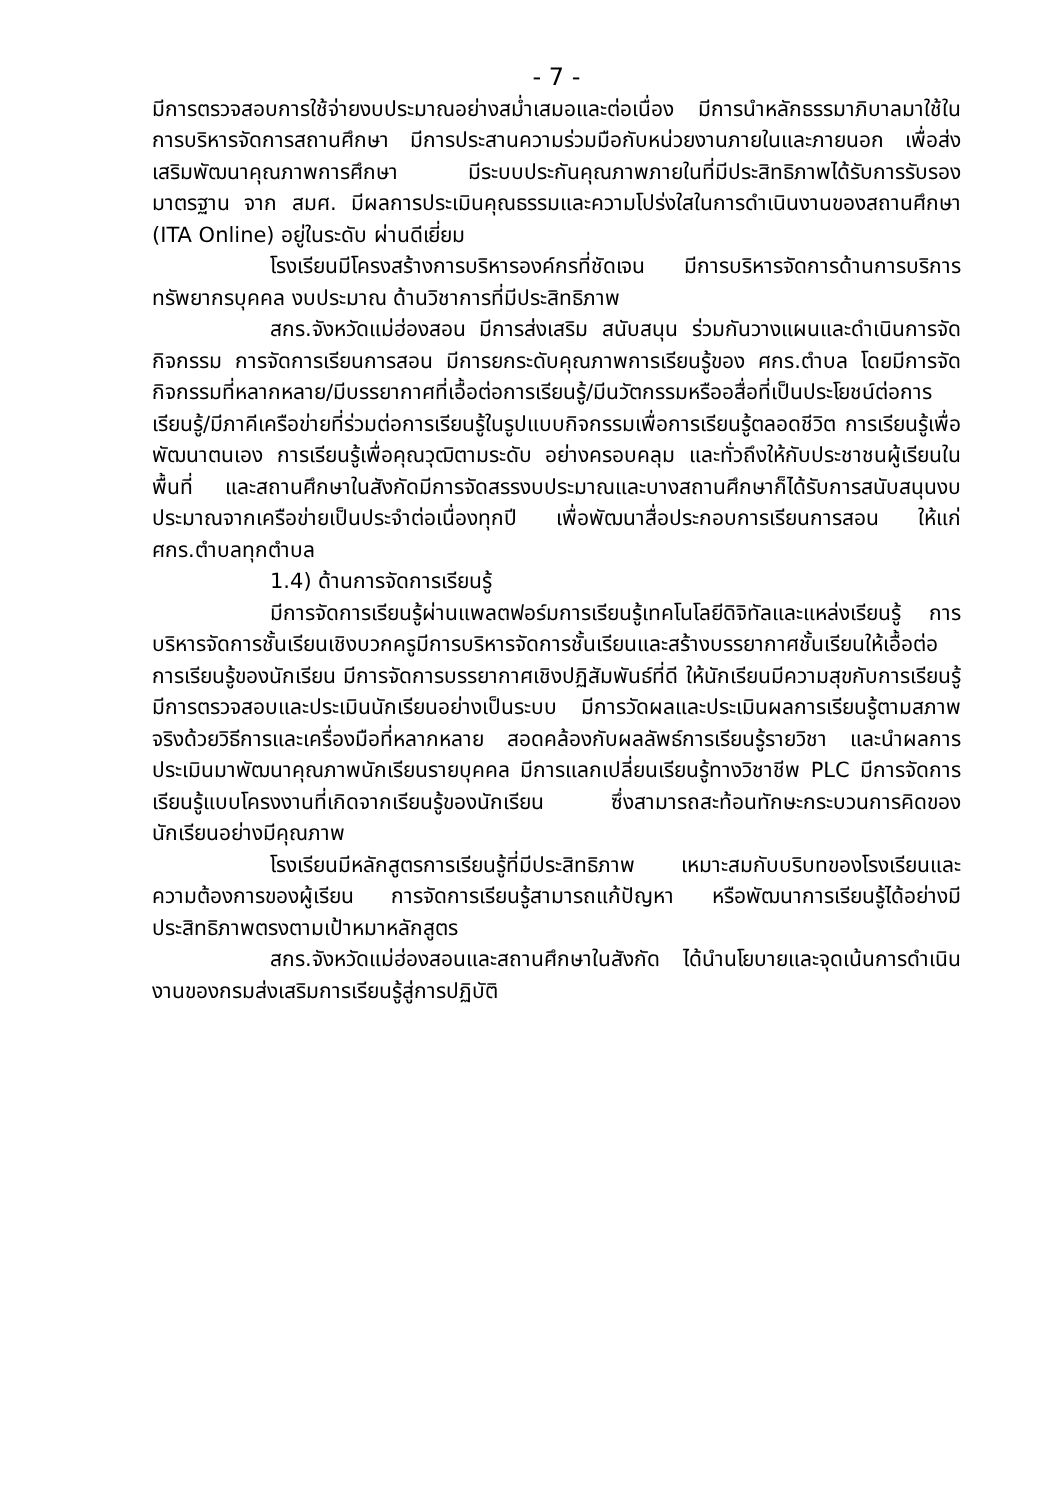- 7 -
มีการตรวจสอบการใช้จ่ายงบประมาณอย่างสม่ำเสมอและต่อเนื่อง มีการนำหลักธรรมาภิบาลมาใช้ในการบริหารจัดการสถานศึกษา มีการประสานความร่วมมือกับหน่วยงานภายในและภายนอก เพื่อส่งเสริมพัฒนาคุณภาพการศึกษา มีระบบประกันคุณภาพภายในที่มีประสิทธิภาพได้รับการรับรองมาตรฐาน จาก สมศ. มีผลการประเมินคุณธรรมและความโปร่งใสในการดำเนินงานของสถานศึกษา (ITA Online) อยู่ในระดับ ผ่านดีเยี่ยม
โรงเรียนมีโครงสร้างการบริหารองค์กรที่ชัดเจน มีการบริหารจัดการด้านการบริการทรัพยากรบุคคล งบประมาณ ด้านวิชาการที่มีประสิทธิภาพ
สกร.จังหวัดแม่ฮ่องสอน มีการส่งเสริม สนับสนุน ร่วมกันวางแผนและดำเนินการจัดกิจกรรม การจัดการเรียนการสอน มีการยกระดับคุณภาพการเรียนรู้ของ ศกร.ตำบล โดยมีการจัดกิจกรรมที่หลากหลาย/มีบรรยากาศที่เอื้อต่อการเรียนรู้/มีนวัตกรรมหรืออสื่อที่เป็นประโยชน์ต่อการเรียนรู้/มีภาคีเครือข่ายที่ร่วมต่อการเรียนรู้ในรูปแบบกิจกรรมเพื่อการเรียนรู้ตลอดชีวิต การเรียนรู้เพื่อพัฒนาตนเอง การเรียนรู้เพื่อคุณวุฒิตามระดับ อย่างครอบคลุม และทั่วถึงให้กับประชาชนผู้เรียนในพื้นที่ และสถานศึกษาในสังกัดมีการจัดสรรงบประมาณและบางสถานศึกษาก็ได้รับการสนับสนุนงบประมาณจากเครือข่ายเป็นประจำต่อเนื่องทุกปี เพื่อพัฒนาสื่อประกอบการเรียนการสอน ให้แก่ ศกร.ตำบลทุกตำบล
1.4) ด้านการจัดการเรียนรู้
มีการจัดการเรียนรู้ผ่านแพลตฟอร์มการเรียนรู้เทคโนโลยีดิจิทัลและแหล่งเรียนรู้ การบริหารจัดการชั้นเรียนเชิงบวกครูมีการบริหารจัดการชั้นเรียนและสร้างบรรยากาศชั้นเรียนให้เอื้อต่อการเรียนรู้ของนักเรียน มีการจัดการบรรยากาศเชิงปฏิสัมพันธ์ที่ดี ให้นักเรียนมีความสุขกับการเรียนรู้ มีการตรวจสอบและประเมินนักเรียนอย่างเป็นระบบ มีการวัดผลและประเมินผลการเรียนรู้ตามสภาพจริงด้วยวิธีการและเครื่องมือที่หลากหลาย สอดคล้องกับผลลัพธ์การเรียนรู้รายวิชา และนำผลการประเมินมาพัฒนาคุณภาพนักเรียนรายบุคคล มีการแลกเปลี่ยนเรียนรู้ทางวิชาชีพ PLC มีการจัดการเรียนรู้แบบโครงงานที่เกิดจากเรียนรู้ของนักเรียน ซึ่งสามารถสะท้อนทักษะกระบวนการคิดของนักเรียนอย่างมีคุณภาพ
โรงเรียนมีหลักสูตรการเรียนรู้ที่มีประสิทธิภาพ เหมาะสมกับบริบทของโรงเรียนและความต้องการของผู้เรียน การจัดการเรียนรู้สามารถแก้ปัญหา หรือพัฒนาการเรียนรู้ได้อย่างมีประสิทธิภาพตรงตามเป้าหมาหลักสูตร
สกร.จังหวัดแม่ฮ่องสอนและสถานศึกษาในสังกัด ได้นำนโยบายและจุดเน้นการดำเนินงานของกรมส่งเสริมการเรียนรู้สู่การปฏิบัติ